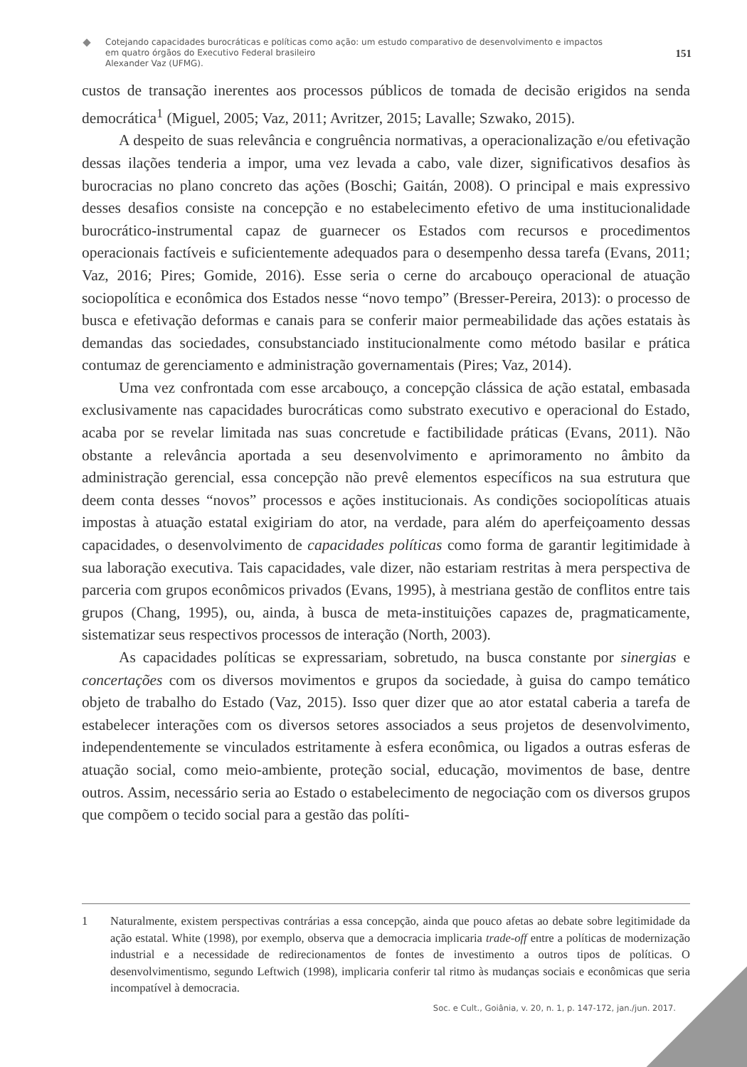Cotejando capacidades burocráticas e políticas como ação: um estudo comparativo de desenvolvimento e impactos
em quatro órgãos do Executivo Federal brasileiro
Alexander Vaz (UFMG).
151
custos de transação inerentes aos processos públicos de tomada de decisão erigidos na senda democrática<sup>1</sup> (Miguel, 2005; Vaz, 2011; Avritzer, 2015; Lavalle; Szwako, 2015).
A despeito de suas relevância e congruência normativas, a operacionalização e/ou efetivação dessas ilações tenderia a impor, uma vez levada a cabo, vale dizer, significativos desafios às burocracias no plano concreto das ações (Boschi; Gaitán, 2008). O principal e mais expressivo desses desafios consiste na concepção e no estabelecimento efetivo de uma institucionalidade burocrático-instrumental capaz de guarnecer os Estados com recursos e procedimentos operacionais factíveis e suficientemente adequados para o desempenho dessa tarefa (Evans, 2011; Vaz, 2016; Pires; Gomide, 2016). Esse seria o cerne do arcabouço operacional de atuação sociopolítica e econômica dos Estados nesse “novo tempo” (Bresser-Pereira, 2013): o processo de busca e efetivação deformas e canais para se conferir maior permeabilidade das ações estatais às demandas das sociedades, consubstanciado institucionalmente como método basilar e prática contumaz de gerenciamento e administração governamentais (Pires; Vaz, 2014).
Uma vez confrontada com esse arcabouço, a concepção clássica de ação estatal, embasada exclusivamente nas capacidades burocráticas como substrato executivo e operacional do Estado, acaba por se revelar limitada nas suas concretude e factibilidade práticas (Evans, 2011). Não obstante a relevância aportada a seu desenvolvimento e aprimoramento no âmbito da administração gerencial, essa concepção não prevê elementos específicos na sua estrutura que deem conta desses “novos” processos e ações institucionais. As condições sociopolíticas atuais impostas à atuação estatal exigiriam do ator, na verdade, para além do aperfeiçoamento dessas capacidades, o desenvolvimento de capacidades políticas como forma de garantir legitimidade à sua laboração executiva. Tais capacidades, vale dizer, não estariam restritas à mera perspectiva de parceria com grupos econômicos privados (Evans, 1995), à mestriana gestão de conflitos entre tais grupos (Chang, 1995), ou, ainda, à busca de meta-instituições capazes de, pragmaticamente, sistematizar seus respectivos processos de interação (North, 2003).
As capacidades políticas se expressariam, sobretudo, na busca constante por sinergias e concertações com os diversos movimentos e grupos da sociedade, à guisa do campo temático objeto de trabalho do Estado (Vaz, 2015). Isso quer dizer que ao ator estatal caberia a tarefa de estabelecer interações com os diversos setores associados a seus projetos de desenvolvimento, independentemente se vinculados estritamente à esfera econômica, ou ligados a outras esferas de atuação social, como meio-ambiente, proteção social, educação, movimentos de base, dentre outros. Assim, necessário seria ao Estado o estabelecimento de negociação com os diversos grupos que compõem o tecido social para a gestão das políti-
1
Naturalmente, existem perspectivas contrárias a essa concepção, ainda que pouco afetas ao debate sobre legitimidade da ação estatal. White (1998), por exemplo, observa que a democracia implicaria trade-off entre a políticas de modernização industrial e a necessidade de redirecionamentos de fontes de investimento a outros tipos de políticas. O desenvolvimentismo, segundo Leftwich (1998), implicaria conferir tal ritmo às mudanças sociais e econômicas que seria incompatível à democracia.
Soc. e Cult., Goiânia, v. 20, n. 1, p. 147-172, jan./jun. 2017.